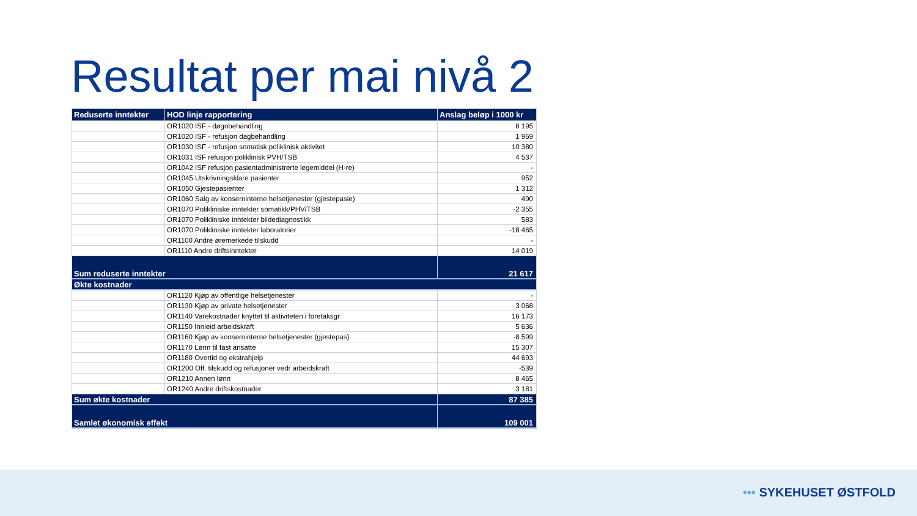Resultat per mai nivå 2
| Reduserte inntekter | HOD linje rapportering | Anslag beløp i 1000 kr |
| --- | --- | --- |
| | OR1020 ISF - døgnbehandling | 8 195 |
| | OR1020 ISF - refusjon dagbehandling | 1 969 |
| | OR1030 ISF - refusjon somatisk poliklinisk aktivitet | 10 380 |
| | OR1031 ISF refusjon poliklinisk PVH/TSB | 4 537 |
| | OR1042 ISF refusjon pasientadministrerte legemiddel (H-re) | - |
| | OR1045 Utskrivningsklare pasienter | 952 |
| | OR1050 Gjestepasienter | 1 312 |
| | OR1060 Salg av konserninterne helsetjenester (gjestepasie) | 490 |
| | OR1070 Polikliniske inntekter somatikk/PHV/TSB | -2 355 |
| | OR1070 Polikliniske inntekter bildediagnostikk | 583 |
| | OR1070 Polikliniske inntekter laboratorier | -18 465 |
| | OR1100 Andre øremerkede tilskudd | - |
| | OR1110 Andre driftsinntekter | 14 019 |
| Sum reduserte inntekter | | 21 617 |
| Økte kostnader | | |
| | OR1120 Kjøp av offentlige helsetjenester | - |
| | OR1130 Kjøp av private helsetjenester | 3 068 |
| | OR1140 Varekostnader knyttet til aktiviteten i foretaksgr | 16 173 |
| | OR1150 Innleid arbeidskraft | 5 636 |
| | OR1160 Kjøp av konserninterne helsetjenester (gjestepas) | -8 599 |
| | OR1170 Lønn til fast ansatte | 15 307 |
| | OR1180 Overtid og ekstrahjelp | 44 693 |
| | OR1200 Off. tilskudd og refusjoner vedr arbeidskraft | -539 |
| | OR1210 Annen lønn | 8 465 |
| | OR1240 Andre driftskostnader | 3 181 |
| Sum økte kostnader | | 87 385 |
| Samlet økonomisk effekt | | 109 001 |
••• SYKEHUSET ØSTFOLD